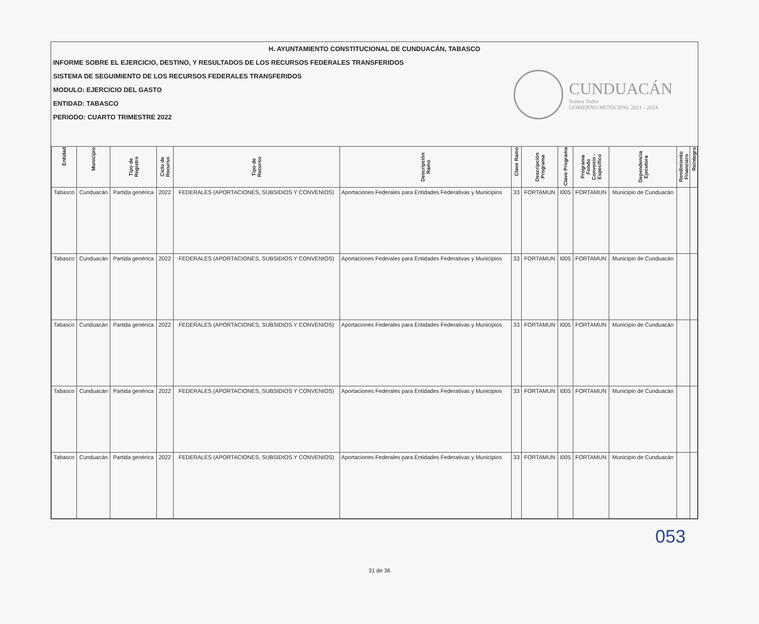H. AYUNTAMIENTO CONSTITUCIONAL DE CUNDUACÁN, TABASCO
INFORME SOBRE EL EJERCICIO, DESTINO, Y RESULTADOS DE LOS RECURSOS FEDERALES TRANSFERIDOS
SISTEMA DE SEGUIMIENTO DE LOS RECURSOS FEDERALES TRANSFERIDOS
MODULO: EJERCICIO DEL GASTO
ENTIDAD: TABASCO
PERIODO: CUARTO TRIMESTRE 2022
CUNDUACÁN
Somos Todos
GOBIERNO MUNICIPAL 2021 - 2024
| Entidad | Municipio | Tipo de Registro | Ciclo de Recurso | Tipo de Recurso | Descripción Ramo | Clave Ramo | Descripción Programa | Clave Programa | Programa Fondo Convenio - Específico | Dependencia Ejecutora | Rendimiento Financiero | Reintegro |
| --- | --- | --- | --- | --- | --- | --- | --- | --- | --- | --- | --- | --- |
| Tabasco | Cunduacán | Partida genérica | 2022 | FEDERALES (APORTACIONES, SUBSIDIOS Y CONVENIOS) | Aportaciones Federales para Entidades Federativas y Municipios | 33 | FORTAMUN | I005 | FORTAMUN | Municipio de Cunduacán | | |
| Tabasco | Cunduacán | Partida genérica | 2022 | FEDERALES (APORTACIONES, SUBSIDIOS Y CONVENIOS) | Aportaciones Federales para Entidades Federativas y Municipios | 33 | FORTAMUN | I005 | FORTAMUN | Municipio de Cunduacán | | |
| Tabasco | Cunduacán | Partida genérica | 2022 | FEDERALES (APORTACIONES, SUBSIDIOS Y CONVENIOS) | Aportaciones Federales para Entidades Federativas y Municipios | 33 | FORTAMUN | I005 | FORTAMUN | Municipio de Cunduacán | | |
| Tabasco | Cunduacán | Partida genérica | 2022 | FEDERALES (APORTACIONES, SUBSIDIOS Y CONVENIOS) | Aportaciones Federales para Entidades Federativas y Municipios | 33 | FORTAMUN | I005 | FORTAMUN | Municipio de Cunduacán | | |
| Tabasco | Cunduacán | Partida genérica | 2022 | FEDERALES (APORTACIONES, SUBSIDIOS Y CONVENIOS) | Aportaciones Federales para Entidades Federativas y Municipios | 33 | FORTAMUN | I005 | FORTAMUN | Municipio de Cunduacán | | |
053
31 de 36